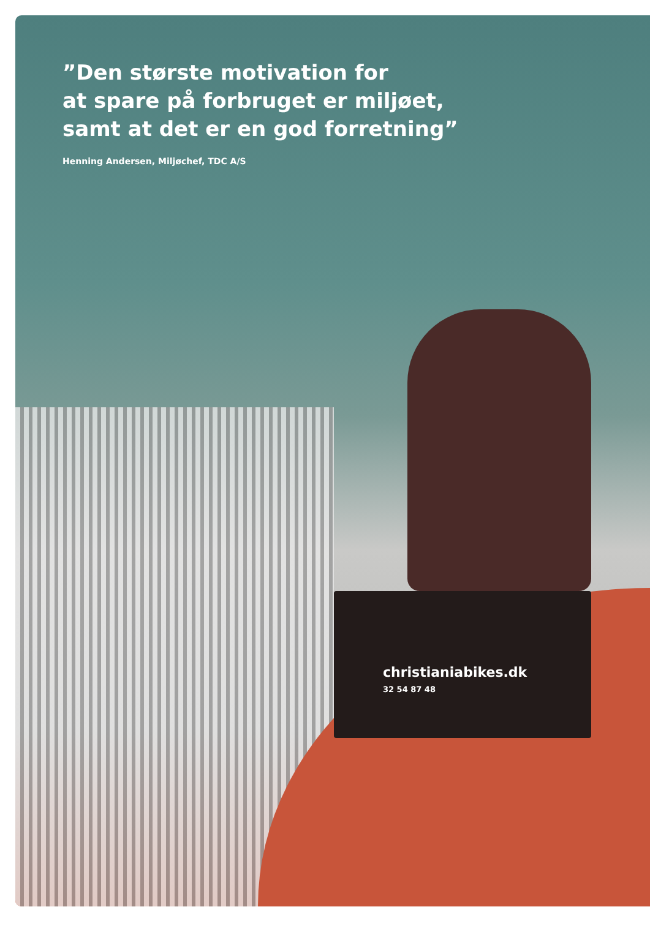christianiabikes.dk
32 54 87 48
”Den største motivation for
at spare på forbruget er miljøet,
samt at det er en god forretning”
Henning Andersen, Miljøchef, TDC A/S